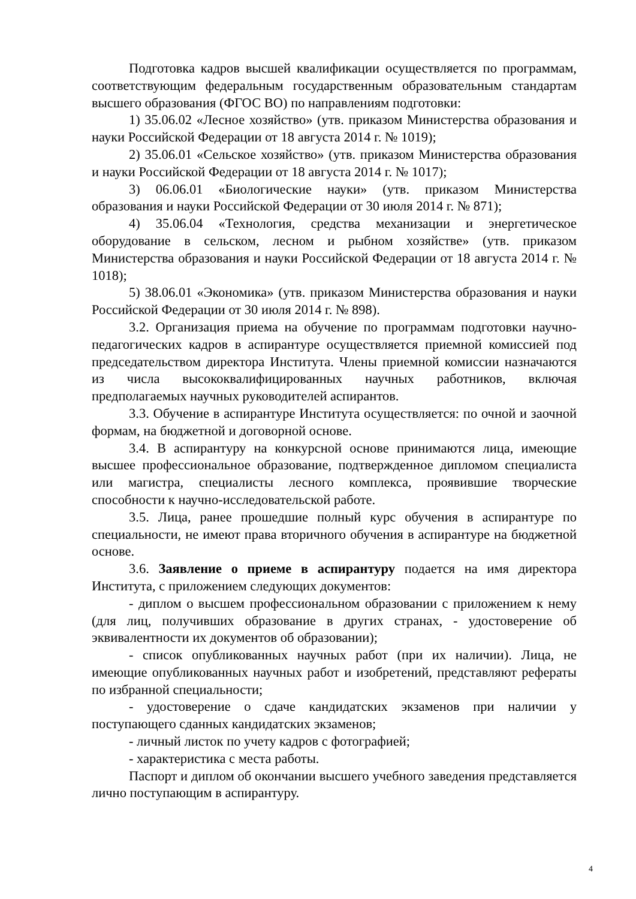Подготовка кадров высшей квалификации осуществляется по программам, соответствующим федеральным государственным образовательным стандартам высшего образования (ФГОС ВО) по направлениям подготовки:
1) 35.06.02 «Лесное хозяйство» (утв. приказом Министерства образования и науки Российской Федерации от 18 августа 2014 г. № 1019);
2) 35.06.01 «Сельское хозяйство» (утв. приказом Министерства образования и науки Российской Федерации от 18 августа 2014 г. № 1017);
3) 06.06.01 «Биологические науки» (утв. приказом Министерства образования и науки Российской Федерации от 30 июля 2014 г. № 871);
4) 35.06.04 «Технология, средства механизации и энергетическое оборудование в сельском, лесном и рыбном хозяйстве» (утв. приказом Министерства образования и науки Российской Федерации от 18 августа 2014 г. № 1018);
5) 38.06.01 «Экономика» (утв. приказом Министерства образования и науки Российской Федерации от 30 июля 2014 г. № 898).
3.2. Организация приема на обучение по программам подготовки научно-педагогических кадров в аспирантуре осуществляется приемной комиссией под председательством директора Института. Члены приемной комиссии назначаются из числа высококвалифицированных научных работников, включая предполагаемых научных руководителей аспирантов.
3.3. Обучение в аспирантуре Института осуществляется: по очной и заочной формам, на бюджетной и договорной основе.
3.4. В аспирантуру на конкурсной основе принимаются лица, имеющие высшее профессиональное образование, подтвержденное дипломом специалиста или магистра, специалисты лесного комплекса, проявившие творческие способности к научно-исследовательской работе.
3.5. Лица, ранее прошедшие полный курс обучения в аспирантуре по специальности, не имеют права вторичного обучения в аспирантуре на бюджетной основе.
3.6. Заявление о приеме в аспирантуру подается на имя директора Института, с приложением следующих документов:
- диплом о высшем профессиональном образовании с приложением к нему (для лиц, получивших образование в других странах, - удостоверение об эквивалентности их документов об образовании);
- список опубликованных научных работ (при их наличии). Лица, не имеющие опубликованных научных работ и изобретений, представляют рефераты по избранной специальности;
- удостоверение о сдаче кандидатских экзаменов при наличии у поступающего сданных кандидатских экзаменов;
- личный листок по учету кадров с фотографией;
- характеристика с места работы.
Паспорт и диплом об окончании высшего учебного заведения представляется лично поступающим в аспирантуру.
4